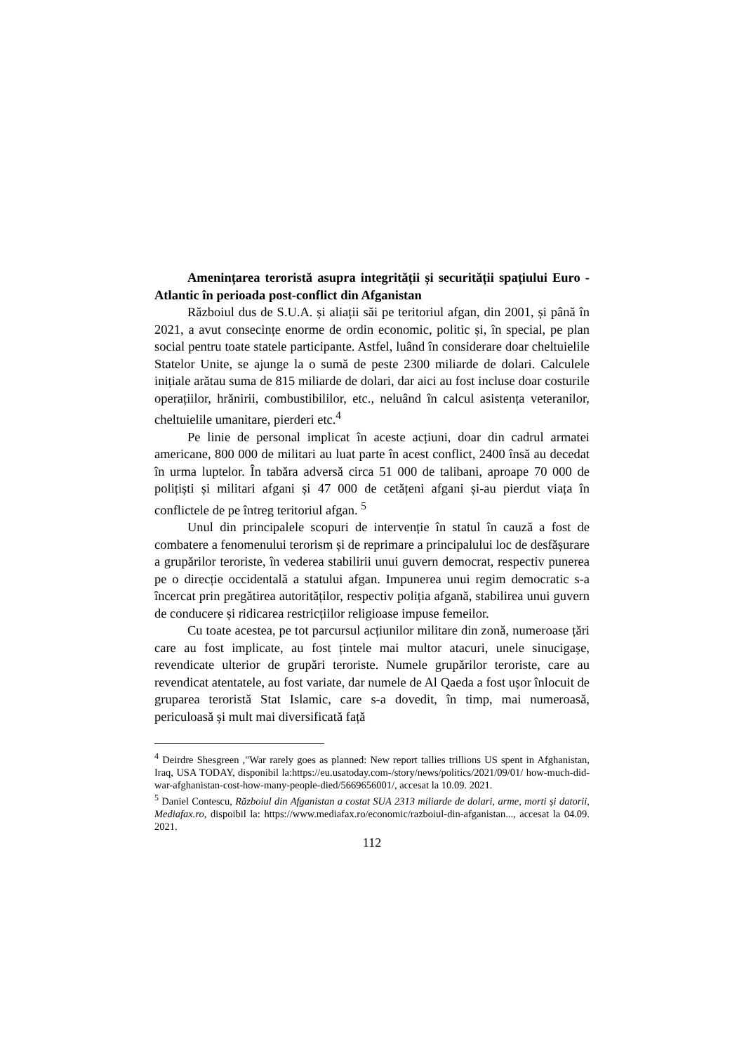Amenințarea teroristă asupra integrității și securității spațiului Euro - Atlantic în perioada post-conflict din Afganistan
Războiul dus de S.U.A. și aliații săi pe teritoriul afgan, din 2001, și până în 2021, a avut consecințe enorme de ordin economic, politic și, în special, pe plan social pentru toate statele participante. Astfel, luând în considerare doar cheltuielile Statelor Unite, se ajunge la o sumă de peste 2300 miliarde de dolari. Calculele inițiale arătau suma de 815 miliarde de dolari, dar aici au fost incluse doar costurile operațiilor, hrănirii, combustibililor, etc., neluând în calcul asistența veteranilor, cheltuielile umanitare, pierderi etc.<sup>4</sup>
Pe linie de personal implicat în aceste acțiuni, doar din cadrul armatei americane, 800 000 de militari au luat parte în acest conflict, 2400 însă au decedat în urma luptelor. În tabăra adversă circa 51 000 de talibani, aproape 70 000 de polițiști și militari afgani și 47 000 de cetățeni afgani și-au pierdut viața în conflictele de pe întreg teritoriul afgan. <sup>5</sup>
Unul din principalele scopuri de intervenție în statul în cauză a fost de combatere a fenomenului terorism și de reprimare a principalului loc de desfășurare a grupărilor teroriste, în vederea stabilirii unui guvern democrat, respectiv punerea pe o direcție occidentală a statului afgan. Impunerea unui regim democratic s-a încercat prin pregătirea autorităților, respectiv poliția afgană, stabilirea unui guvern de conducere și ridicarea restricțiilor religioase impuse femeilor.
Cu toate acestea, pe tot parcursul acțiunilor militare din zonă, numeroase țări care au fost implicate, au fost țintele mai multor atacuri, unele sinucigașe, revendicate ulterior de grupări teroriste. Numele grupărilor teroriste, care au revendicat atentatele, au fost variate, dar numele de Al Qaeda a fost ușor înlocuit de gruparea teroristă Stat Islamic, care s-a dovedit, în timp, mai numeroasă, periculoasă și mult mai diversificată față
<sup>4</sup> Deirdre Shesgreen ,"War rarely goes as planned: New report tallies trillions US spent in Afghanistan, Iraq, USA TODAY, disponibil la:https://eu.usatoday.com-/story/news/politics/2021/09/01/ how-much-did-war-afghanistan-cost-how-many-people-died/5669656001/, accesat la 10.09. 2021.
<sup>5</sup> Daniel Contescu, Războiul din Afganistan a costat SUA 2313 miliarde de dolari, arme, morti și datorii, Mediafax.ro, dispoibil la: https://www.mediafax.ro/economic/razboiul-din-afganistan..., accesat la 04.09. 2021.
112